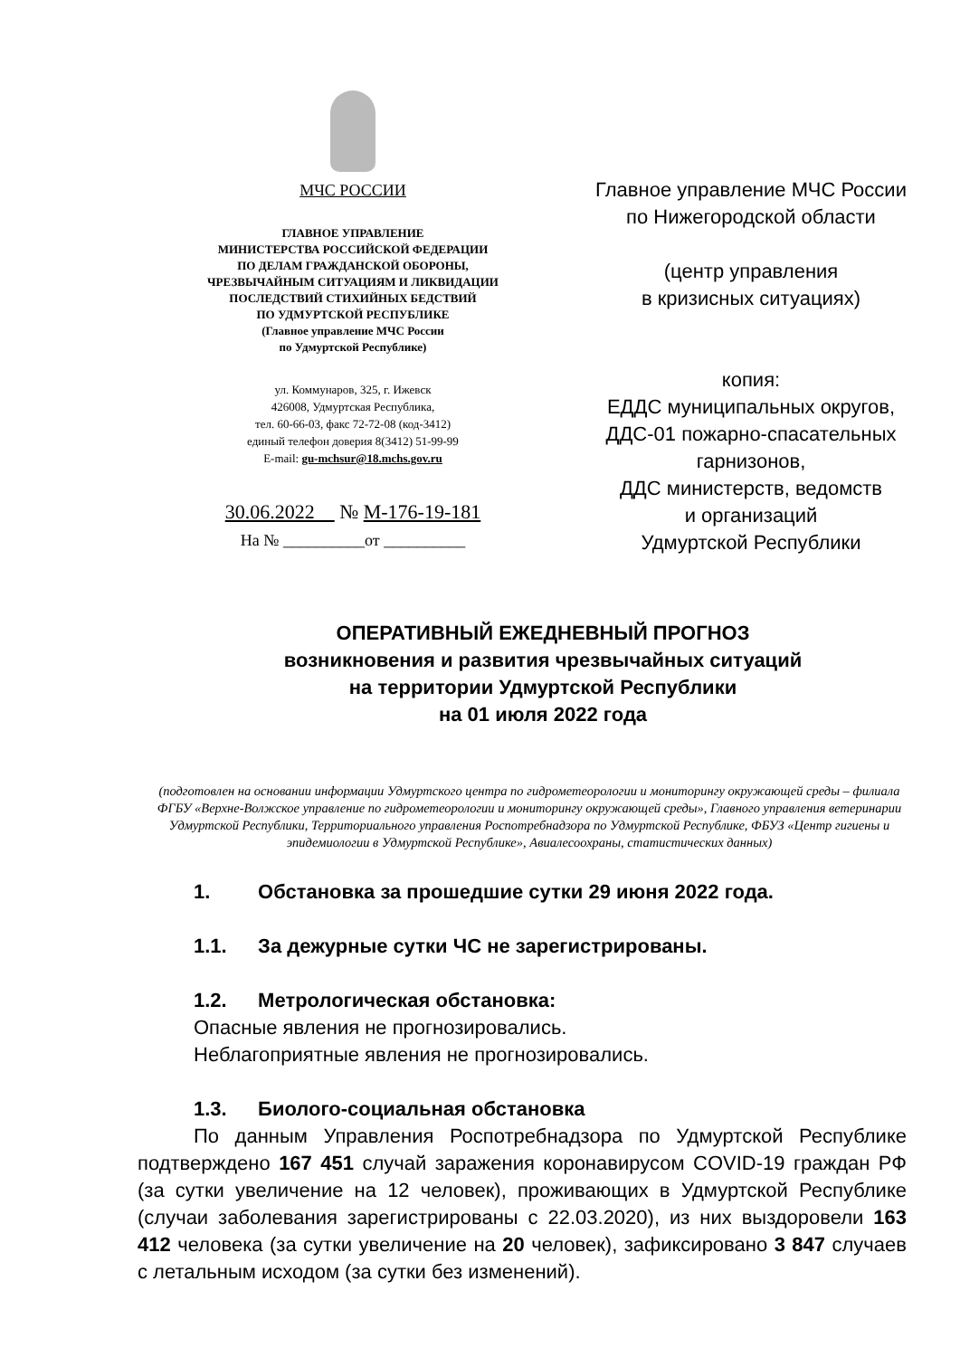МЧС РОССИИ
ГЛАВНОЕ УПРАВЛЕНИЕ
МИНИСТЕРСТВА РОССИЙСКОЙ ФЕДЕРАЦИИ
ПО ДЕЛАМ ГРАЖДАНСКОЙ ОБОРОНЫ,
ЧРЕЗВЫЧАЙНЫМ СИТУАЦИЯМ И ЛИКВИДАЦИИ
ПОСЛЕДСТВИЙ СТИХИЙНЫХ БЕДСТВИЙ
ПО УДМУРТСКОЙ РЕСПУБЛИКЕ
(Главное управление МЧС России
по Удмуртской Республике)
ул. Коммунаров, 325, г. Ижевск
426008, Удмуртская Республика,
тел. 60-66-03, факс 72-72-08 (код-3412)
единый телефон доверия 8(3412) 51-99-99
E-mail: gu-mchsur@18.mchs.gov.ru
30.06.2022 № М-176-19-181
На № __________от __________
Главное управление МЧС России
по Нижегородской области
(центр управления
в кризисных ситуациях)
копия:
ЕДДС муниципальных округов,
ДДС-01 пожарно-спасательных
гарнизонов,
ДДС министерств, ведомств
и организаций
Удмуртской Республики
ОПЕРАТИВНЫЙ ЕЖЕДНЕВНЫЙ ПРОГНОЗ
возникновения и развития чрезвычайных ситуаций
на территории Удмуртской Республики
на 01 июля 2022 года
(подготовлен на основании информации Удмуртского центра по гидрометеорологии и мониторингу окружающей среды – филиала ФГБУ «Верхне-Волжское управление по гидрометеорологии и мониторингу окружающей среды», Главного управления ветеринарии Удмуртской Республики, Территориального управления Роспотребнадзора по Удмуртской Республике, ФБУЗ «Центр гигиены и эпидемиологии в Удмуртской Республике», Авиалесоохраны, статистических данных)
1. Обстановка за прошедшие сутки 29 июня 2022 года.
1.1. За дежурные сутки ЧС не зарегистрированы.
1.2. Метрологическая обстановка:
Опасные явления не прогнозировались.
Неблагоприятные явления не прогнозировались.
1.3. Биолого-социальная обстановка
По данным Управления Роспотребнадзора по Удмуртской Республике подтверждено 167 451 случай заражения коронавирусом COVID-19 граждан РФ (за сутки увеличение на 12 человек), проживающих в Удмуртской Республике (случаи заболевания зарегистрированы с 22.03.2020), из них выздоровели 163 412 человека (за сутки увеличение на 20 человек), зафиксировано 3 847 случаев с летальным исходом (за сутки без изменений).